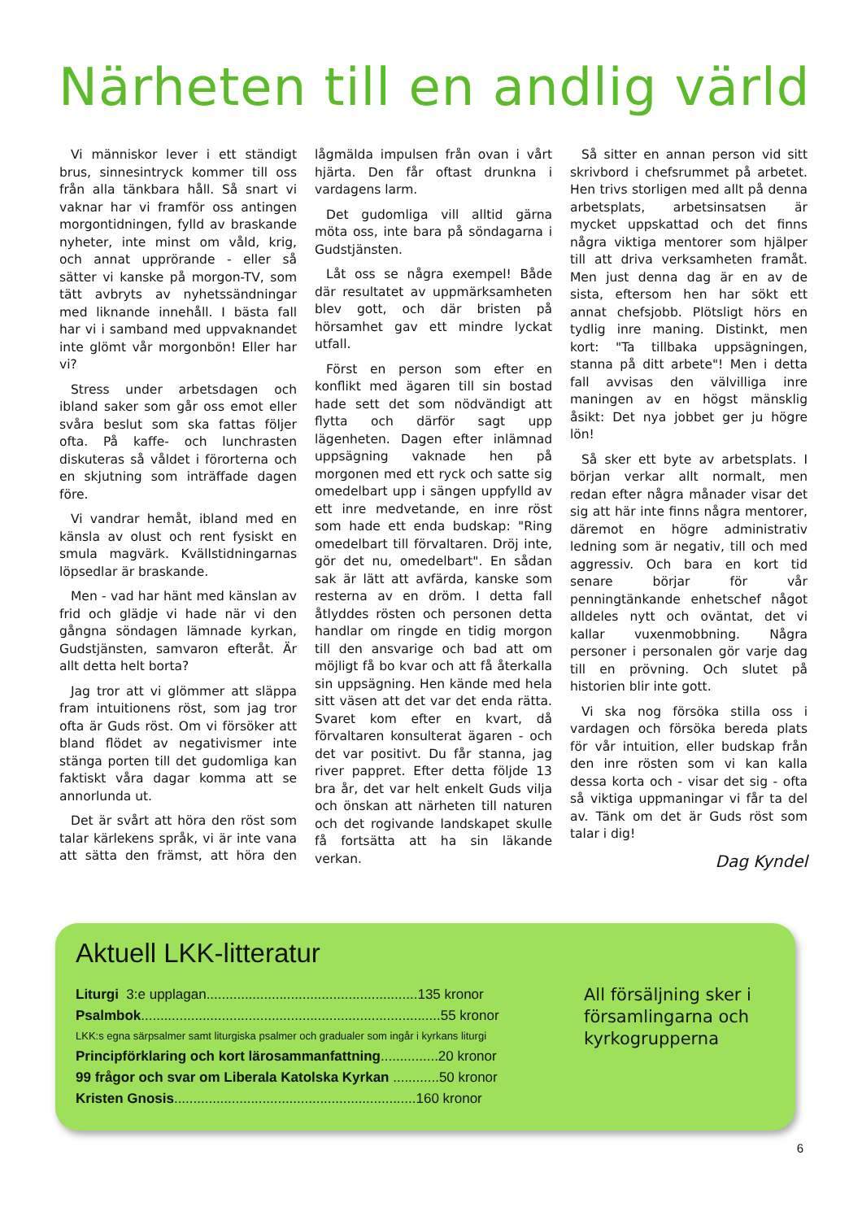Närheten till en andlig värld
Vi människor lever i ett ständigt brus, sinnesintryck kommer till oss från alla tänkbara håll. Så snart vi vaknar har vi framför oss antingen morgontidningen, fylld av braskande nyheter, inte minst om våld, krig, och annat upprörande - eller så sätter vi kanske på morgon-TV, som tätt avbryts av nyhetssändningar med liknande innehåll. I bästa fall har vi i samband med uppvaknandet inte glömt vår morgonbön! Eller har vi?
Stress under arbetsdagen och ibland saker som går oss emot eller svåra beslut som ska fattas följer ofta. På kaffe- och lunchrasten diskuteras så våldet i förorterna och en skjutning som inträffade dagen före.
Vi vandrar hemåt, ibland med en känsla av olust och rent fysiskt en smula magvärk. Kvällstidningarnas löpsedlar är braskande.
Men - vad har hänt med känslan av frid och glädje vi hade när vi den gångna söndagen lämnade kyrkan, Gudstjänsten, samvaron efteråt. Är allt detta helt borta?
Jag tror att vi glömmer att släppa fram intuitionens röst, som jag tror ofta är Guds röst. Om vi försöker att bland flödet av negativismer inte stänga porten till det gudomliga kan faktiskt våra dagar komma att se annorlunda ut.
Det är svårt att höra den röst som talar kärlekens språk, vi är inte vana att sätta den främst, att höra den lågmälda impulsen från ovan i vårt hjärta. Den får oftast drunkna i vardagens larm.
Det gudomliga vill alltid gärna möta oss, inte bara på söndagarna i Gudstjänsten.
Låt oss se några exempel! Både där resultatet av uppmärksamheten blev gott, och där bristen på hörsamhet gav ett mindre lyckat utfall.
Först en person som efter en konflikt med ägaren till sin bostad hade sett det som nödvändigt att flytta och därför sagt upp lägenheten. Dagen efter inlämnad uppsägning vaknade hen på morgonen med ett ryck och satte sig omedelbart upp i sängen uppfylld av ett inre medvetande, en inre röst som hade ett enda budskap: "Ring omedelbart till förvaltaren. Dröj inte, gör det nu, omedelbart". En sådan sak är lätt att avfärda, kanske som resterna av en dröm. I detta fall åtlyddes rösten och personen detta handlar om ringde en tidig morgon till den ansvarige och bad att om möjligt få bo kvar och att få återkalla sin uppsägning. Hen kände med hela sitt väsen att det var det enda rätta. Svaret kom efter en kvart, då förvaltaren konsulterat ägaren - och det var positivt. Du får stanna, jag river pappret. Efter detta följde 13 bra år, det var helt enkelt Guds vilja och önskan att närheten till naturen och det rogivande landskapet skulle få fortsätta att ha sin läkande verkan.
Så sitter en annan person vid sitt skrivbord i chefsrummet på arbetet. Hen trivs storligen med allt på denna arbetsplats, arbetsinsatsen är mycket uppskattad och det finns några viktiga mentorer som hjälper till att driva verksamheten framåt. Men just denna dag är en av de sista, eftersom hen har sökt ett annat chefsjobb. Plötsligt hörs en tydlig inre maning. Distinkt, men kort: "Ta tillbaka uppsägningen, stanna på ditt arbete"! Men i detta fall avvisas den välvilliga inre maningen av en högst mänsklig åsikt: Det nya jobbet ger ju högre lön!
Så sker ett byte av arbetsplats. I början verkar allt normalt, men redan efter några månader visar det sig att här inte finns några mentorer, däremot en högre administrativ ledning som är negativ, till och med aggressiv. Och bara en kort tid senare börjar för vår penningtänkande enhetschef något alldeles nytt och oväntat, det vi kallar vuxenmobbning. Några personer i personalen gör varje dag till en prövning. Och slutet på historien blir inte gott.
Vi ska nog försöka stilla oss i vardagen och försöka bereda plats för vår intuition, eller budskap från den inre rösten som vi kan kalla dessa korta och - visar det sig - ofta så viktiga uppmaningar vi får ta del av. Tänk om det är Guds röst som talar i dig!
Dag Kyndel
Aktuell LKK-litteratur
Liturgi 3:e upplagan.......................................................135 kronor
Psalmbok..............................................................................55 kronor
LKK:s egna särpsalmer samt liturgiska psalmer och gradualer som ingår i kyrkans liturgi
Principförklaring och kort lärosammanfattning...............20 kronor
99 frågor och svar om Liberala Katolska Kyrkan ............50 kronor
Kristen Gnosis...............................................................160 kronor
All försäljning sker i församlingarna och kyrkogrupperna
6